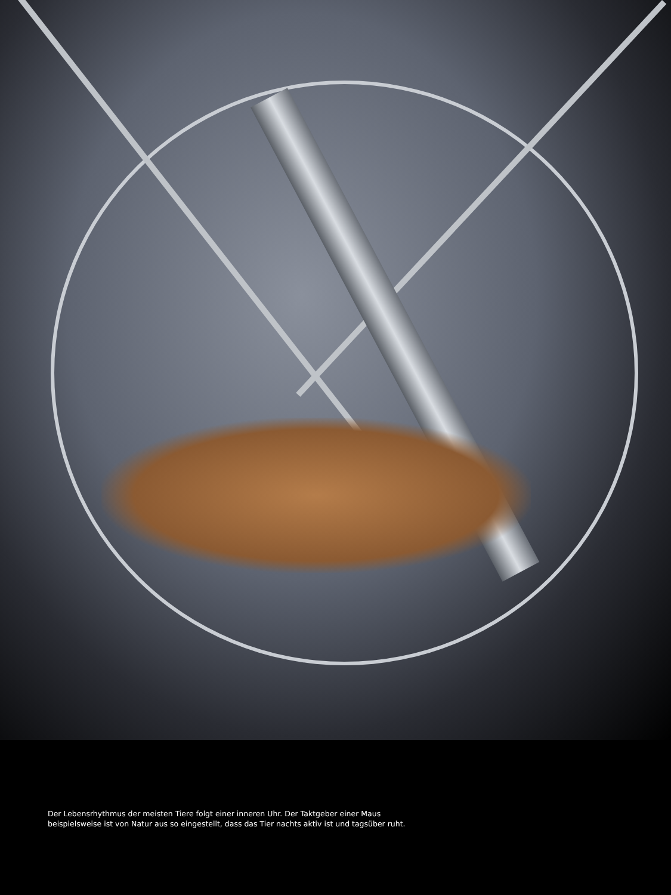Der Lebensrhythmus der meisten Tiere folgt einer inneren Uhr. Der Taktgeber einer Maus
beispielsweise ist von Natur aus so eingestellt, dass das Tier nachts aktiv ist und tagsüber ruht.